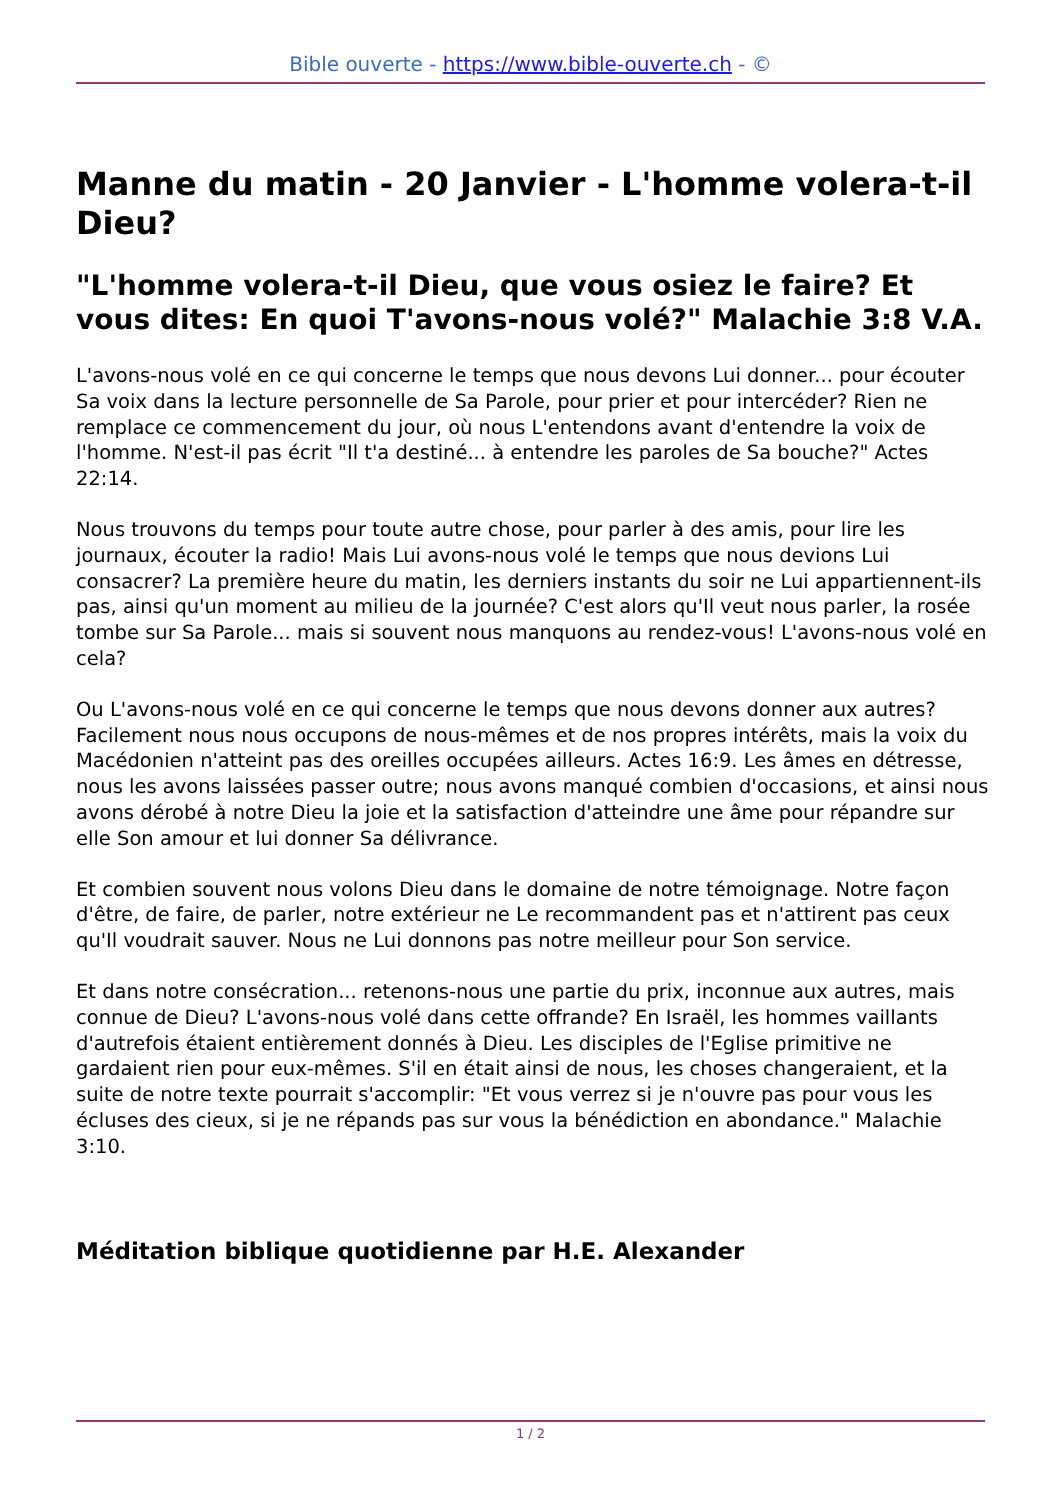Bible ouverte - https://www.bible-ouverte.ch - ©
Manne du matin - 20 Janvier - L'homme volera-t-il Dieu?
"L'homme volera-t-il Dieu, que vous osiez le faire? Et vous dites: En quoi T'avons-nous volé?" Malachie 3:8 V.A.
L'avons-nous volé en ce qui concerne le temps que nous devons Lui donner... pour écouter Sa voix dans la lecture personnelle de Sa Parole, pour prier et pour intercéder? Rien ne remplace ce commencement du jour, où nous L'entendons avant d'entendre la voix de l'homme. N'est-il pas écrit "Il t'a destiné... à entendre les paroles de Sa bouche?" Actes 22:14.
Nous trouvons du temps pour toute autre chose, pour parler à des amis, pour lire les journaux, écouter la radio! Mais Lui avons-nous volé le temps que nous devions Lui consacrer? La première heure du matin, les derniers instants du soir ne Lui appartiennent-ils pas, ainsi qu'un moment au milieu de la journée? C'est alors qu'Il veut nous parler, la rosée tombe sur Sa Parole... mais si souvent nous manquons au rendez-vous! L'avons-nous volé en cela?
Ou L'avons-nous volé en ce qui concerne le temps que nous devons donner aux autres? Facilement nous nous occupons de nous-mêmes et de nos propres intérêts, mais la voix du Macédonien n'atteint pas des oreilles occupées ailleurs. Actes 16:9. Les âmes en détresse, nous les avons laissées passer outre; nous avons manqué combien d'occasions, et ainsi nous avons dérobé à notre Dieu la joie et la satisfaction d'atteindre une âme pour répandre sur elle Son amour et lui donner Sa délivrance.
Et combien souvent nous volons Dieu dans le domaine de notre témoignage. Notre façon d'être, de faire, de parler, notre extérieur ne Le recommandent pas et n'attirent pas ceux qu'Il voudrait sauver. Nous ne Lui donnons pas notre meilleur pour Son service.
Et dans notre consécration... retenons-nous une partie du prix, inconnue aux autres, mais connue de Dieu? L'avons-nous volé dans cette offrande? En Israël, les hommes vaillants d'autrefois étaient entièrement donnés à Dieu. Les disciples de l'Eglise primitive ne gardaient rien pour eux-mêmes. S'il en était ainsi de nous, les choses changeraient, et la suite de notre texte pourrait s'accomplir: "Et vous verrez si je n'ouvre pas pour vous les écluses des cieux, si je ne répands pas sur vous la bénédiction en abondance." Malachie 3:10.
Méditation biblique quotidienne par H.E. Alexander
1 / 2